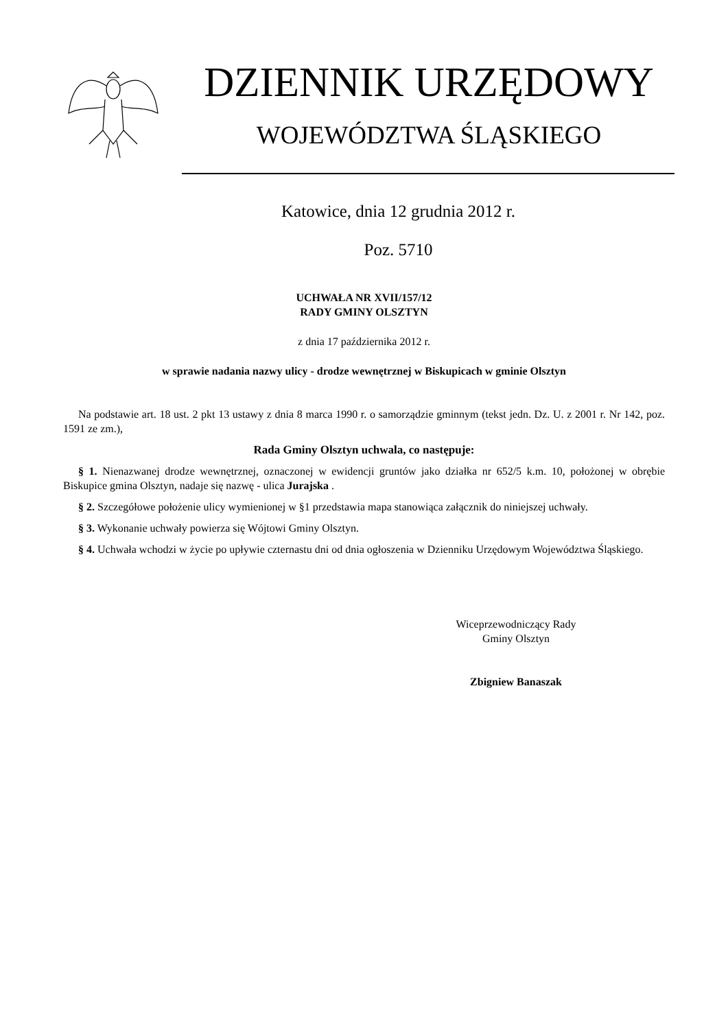DZIENNIK URZĘDOWY
WOJEWÓDZTWA ŚLĄSKIEGO
Katowice, dnia 12 grudnia 2012 r.
Poz. 5710
UCHWAŁA NR XVII/157/12
RADY GMINY OLSZTYN
z dnia 17 października 2012 r.
w sprawie nadania nazwy ulicy - drodze wewnętrznej w Biskupicach w gminie Olsztyn
Na podstawie art. 18 ust. 2 pkt 13 ustawy z dnia 8 marca 1990 r. o samorządzie gminnym (tekst jedn. Dz. U. z 2001 r. Nr 142, poz. 1591 ze zm.),
Rada Gminy Olsztyn uchwala, co następuje:
§ 1. Nienazwanej drodze wewnętrznej, oznaczonej w ewidencji gruntów jako działka nr 652/5 k.m. 10, położonej w obrębie Biskupice gmina Olsztyn, nadaje się nazwę - ulica Jurajska .
§ 2. Szczegółowe położenie ulicy wymienionej w §1 przedstawia mapa stanowiąca załącznik do niniejszej uchwały.
§ 3. Wykonanie uchwały powierza się Wójtowi Gminy Olsztyn.
§ 4. Uchwała wchodzi w życie po upływie czternastu dni od dnia ogłoszenia w Dzienniku Urzędowym Województwa Śląskiego.
Wiceprzewodniczący Rady
Gminy Olsztyn
Zbigniew Banaszak